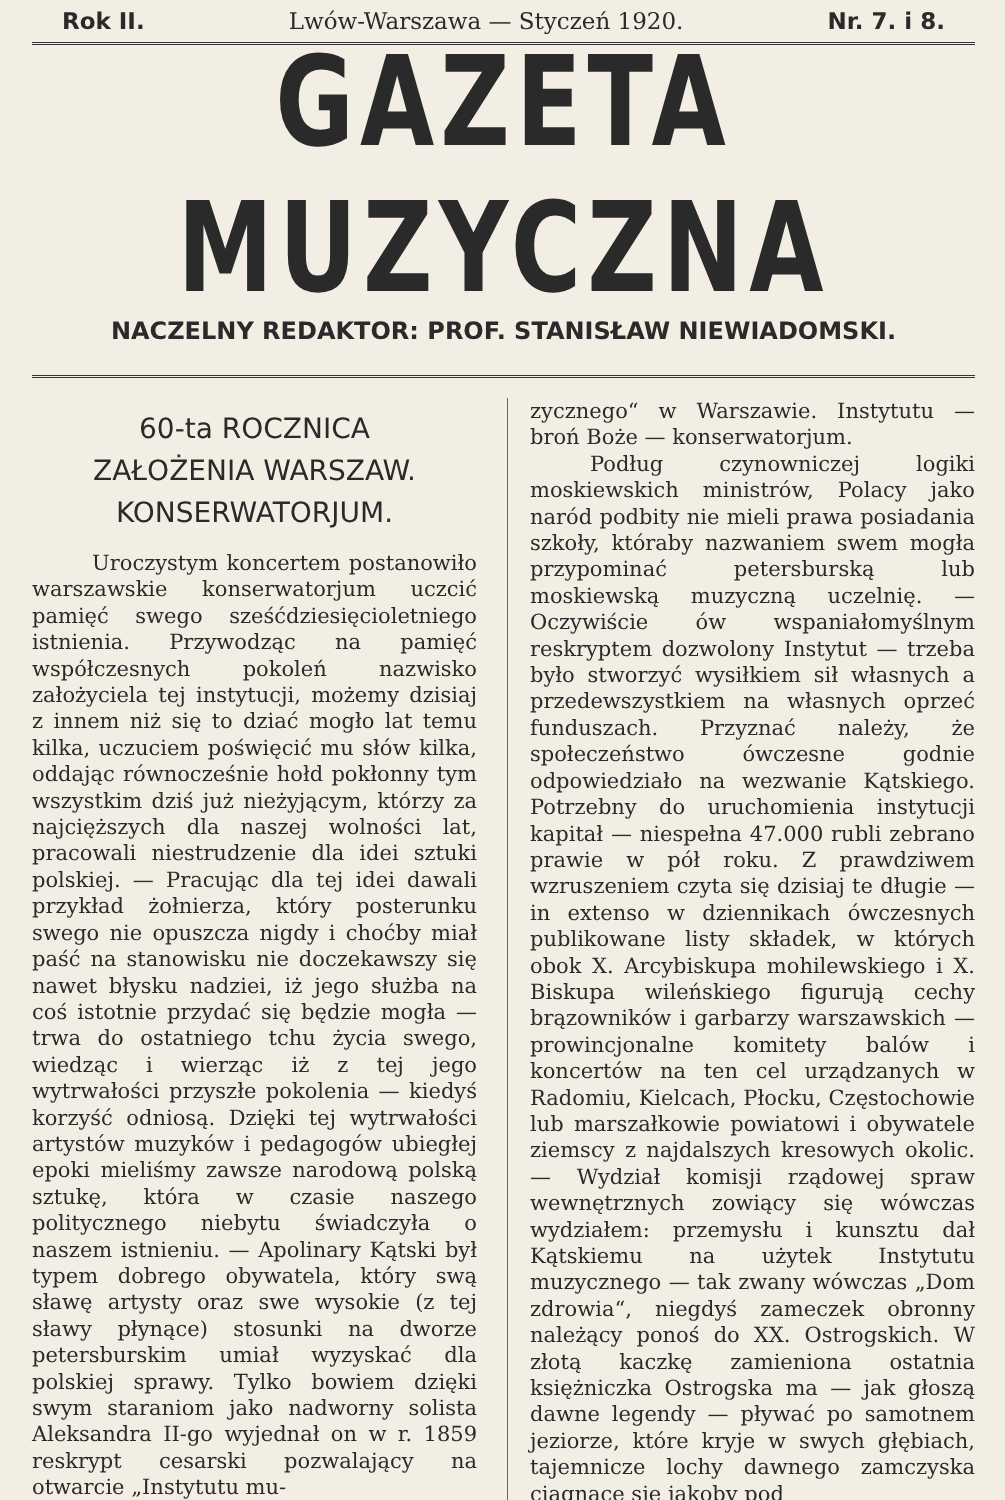Rok II. Lwów-Warszawa — Styczeń 1920. Nr. 7. i 8.
GAZETA MUZYCZNA
NACZELNY REDAKTOR: PROF. STANISŁAW NIEWIADOMSKI.
60-ta ROCZNICA
ZAŁOŻENIA WARSZAW.
KONSERWATORJUM.
Uroczystym koncertem postanowiło warszawskie konserwatorjum uczcić pamięć swego sześćdziesięcioletniego istnienia. Przywodząc na pamięć współczesnych pokoleń nazwisko założyciela tej instytucji, możemy dzisiaj z innem niż się to dziać mogło lat temu kilka, uczuciem poświęcić mu słów kilka, oddając równocześnie hołd pokłonny tym wszystkim dziś już nieżyjącym, którzy za najcięższych dla naszej wolności lat, pracowali niestrudzenie dla idei sztuki polskiej. — Pracując dla tej idei dawali przykład żołnierza, który posterunku swego nie opuszcza nigdy i choćby miał paść na stanowisku nie doczekawszy się nawet błysku nadziei, iż jego służba na coś istotnie przydać się będzie mogła — trwa do ostatniego tchu życia swego, wiedząc i wierząc iż z tej jego wytrwałości przyszłe pokolenia — kiedyś korzyść odniosą. Dzięki tej wytrwałości artystów muzyków i pedagogów ubiegłej epoki mieliśmy zawsze narodową polską sztukę, która w czasie naszego politycznego niebytu świadczyła o naszem istnieniu. — Apolinary Kątski był typem dobrego obywatela, który swą sławę artysty oraz swe wysokie (z tej sławy płynące) stosunki na dworze petersburskim umiał wyzyskać dla polskiej sprawy. Tylko bowiem dzięki swym staraniom jako nadworny solista Aleksandra II-go wyjednał on w r. 1859 reskrypt cesarski pozwalający na otwarcie „Instytutu mu-
zycznego“ w Warszawie. Instytutu — broń Boże — konserwatorjum.
Podług czynowniczej logiki moskiewskich ministrów, Polacy jako naród podbity nie mieli prawa posiadania szkoły, któraby nazwaniem swem mogła przypominać petersburską lub moskiewską muzyczną uczelnię. — Oczywiście ów wspaniałomyślnym reskryptem dozwolony Instytut — trzeba było stworzyć wysiłkiem sił własnych a przedewszystkiem na własnych oprzeć funduszach. Przyznać należy, że społeczeństwo ówczesne godnie odpowiedziało na wezwanie Kątskiego. Potrzebny do uruchomienia instytucji kapitał — niespełna 47.000 rubli zebrano prawie w pół roku. Z prawdziwem wzruszeniem czyta się dzisiaj te długie — in extenso w dziennikach ówczesnych publikowane listy składek, w których obok X. Arcybiskupa mohilewskiego i X. Biskupa wileńskiego figurują cechy brązowników i garbarzy warszawskich — prowincjonalne komitety balów i koncertów na ten cel urządzanych w Radomiu, Kielcach, Płocku, Częstochowie lub marszałkowie powiatowi i obywatele ziemscy z najdalszych kresowych okolic. — Wydział komisji rządowej spraw wewnętrznych zowiący się wówczas wydziałem: przemysłu i kunsztu dał Kątskiemu na użytek Instytutu muzycznego — tak zwany wówczas „Dom zdrowia“, niegdyś zameczek obronny należący ponoś do XX. Ostrogskich. W złotą kaczkę zamieniona ostatnia księżniczka Ostrogska ma — jak głoszą dawne legendy — pływać po samotnem jeziorze, które kryje w swych głębiach, tajemnicze lochy dawnego zamczyska ciągnące się jakoby pod